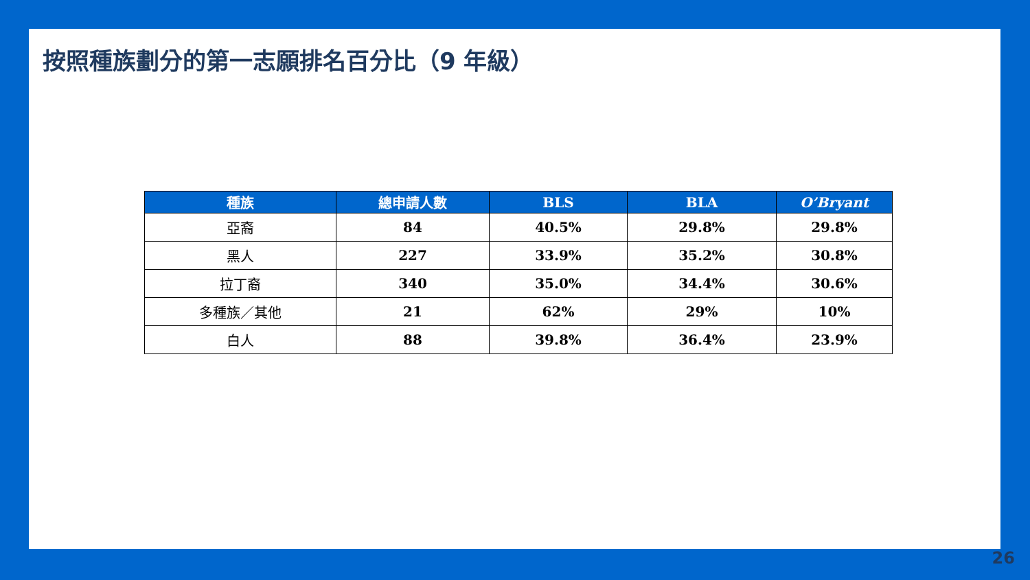按照種族劃分的第一志願排名百分比（9 年級）
| 種族 | 總申請人數 | BLS | BLA | O’Bryant |
| --- | --- | --- | --- | --- |
| 亞裔 | 84 | 40.5% | 29.8% | 29.8% |
| 黑人 | 227 | 33.9% | 35.2% | 30.8% |
| 拉丁裔 | 340 | 35.0% | 34.4% | 30.6% |
| 多種族／其他 | 21 | 62% | 29% | 10% |
| 白人 | 88 | 39.8% | 36.4% | 23.9% |
26